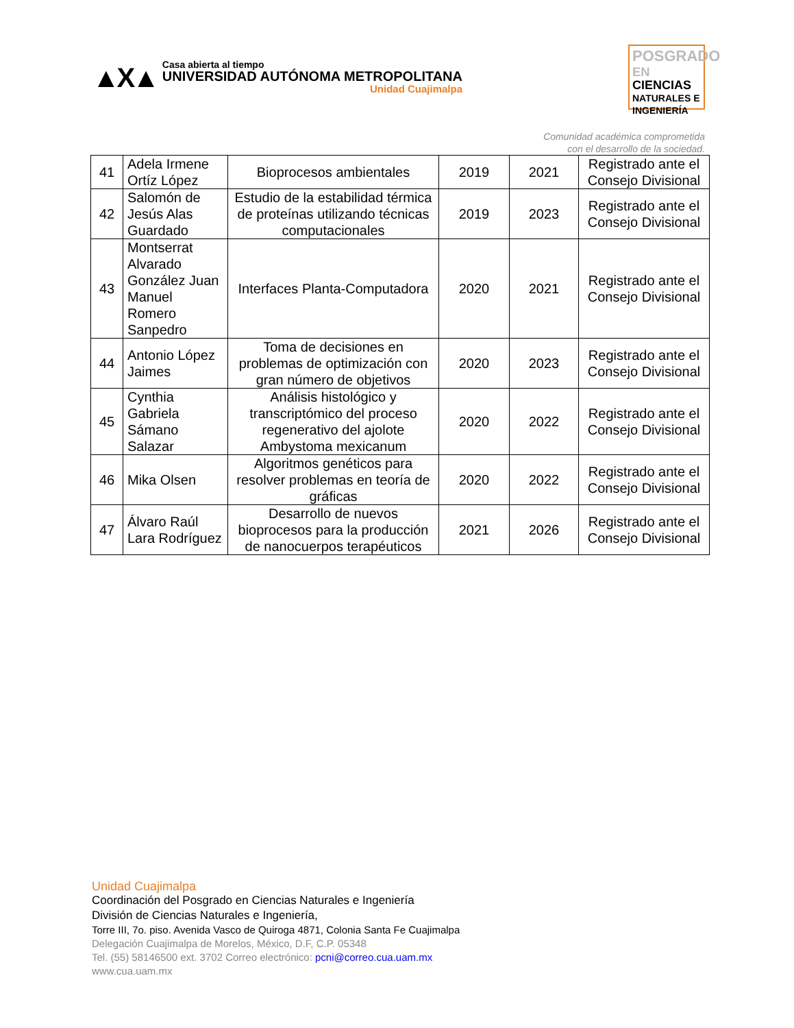▲X▲
Casa abierta al tiempo
UNIVERSIDAD AUTÓNOMA METROPOLITANA
Unidad Cuajimalpa
POSGRADO EN
CIENCIAS
NATURALES E
INGENIERÍA
Comunidad académica comprometida
con el desarrollo de la sociedad.
| 41 | Adela Irmene Ortíz López | Bioprocesos ambientales | 2019 | 2021 | Registrado ante el Consejo Divisional |
| 42 | Salomón de Jesús Alas Guardado | Estudio de la estabilidad térmica de proteínas utilizando técnicas computacionales | 2019 | 2023 | Registrado ante el Consejo Divisional |
| 43 | Montserrat Alvarado González Juan Manuel Romero Sanpedro | Interfaces Planta-Computadora | 2020 | 2021 | Registrado ante el Consejo Divisional |
| 44 | Antonio López Jaimes | Toma de decisiones en problemas de optimización con gran número de objetivos | 2020 | 2023 | Registrado ante el Consejo Divisional |
| 45 | Cynthia Gabriela Sámano Salazar | Análisis histológico y transcriptómico del proceso regenerativo del ajolote Ambystoma mexicanum | 2020 | 2022 | Registrado ante el Consejo Divisional |
| 46 | Mika Olsen | Algoritmos genéticos para resolver problemas en teoría de gráficas | 2020 | 2022 | Registrado ante el Consejo Divisional |
| 47 | Álvaro Raúl Lara Rodríguez | Desarrollo de nuevos bioprocesos para la producción de nanocuerpos terapéuticos | 2021 | 2026 | Registrado ante el Consejo Divisional |
Unidad Cuajimalpa
Coordinación del Posgrado en Ciencias Naturales e Ingeniería
División de Ciencias Naturales e Ingeniería,
Torre III, 7o. piso. Avenida Vasco de Quiroga 4871, Colonia Santa Fe Cuajimalpa
Delegación Cuajimalpa de Morelos, México, D.F, C.P. 05348
Tel. (55) 58146500 ext. 3702 Correo electrónico: pcni@correo.cua.uam.mx
www.cua.uam.mx